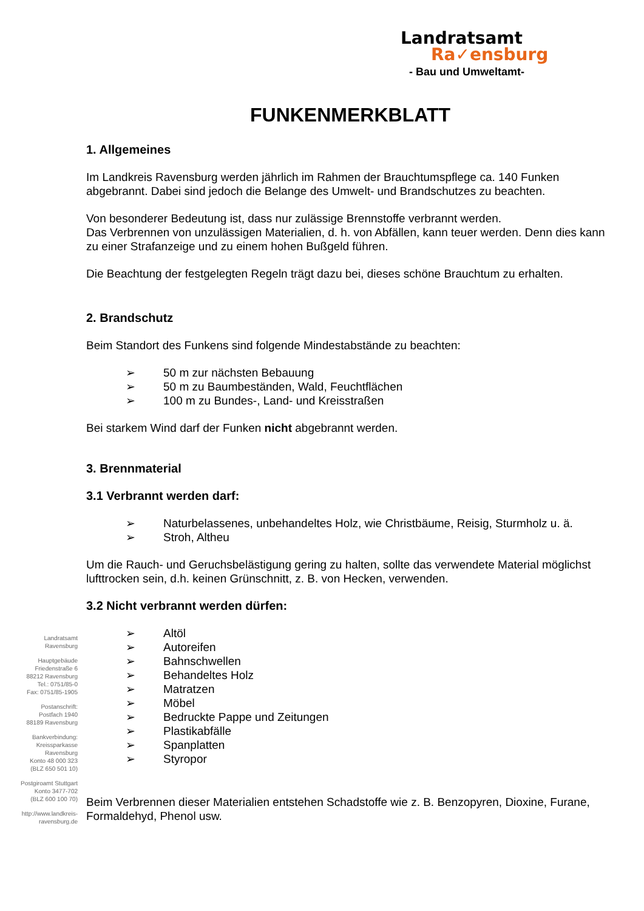Landratsamt
Ra✓ensburg
- Bau und Umweltamt-
FUNKENMERKBLATT
1. Allgemeines
Im Landkreis Ravensburg werden jährlich im Rahmen der Brauchtumspflege ca. 140 Funken abgebrannt. Dabei sind jedoch die Belange des Umwelt- und Brandschutzes zu beachten.
Von besonderer Bedeutung ist, dass nur zulässige Brennstoffe verbrannt werden.
Das Verbrennen von unzulässigen Materialien, d. h. von Abfällen, kann teuer werden. Denn dies kann zu einer Strafanzeige und zu einem hohen Bußgeld führen.
Die Beachtung der festgelegten Regeln trägt dazu bei, dieses schöne Brauchtum zu erhalten.
2. Brandschutz
Beim Standort des Funkens sind folgende Mindestabstände zu beachten:
➢ 50 m zur nächsten Bebauung
➢ 50 m zu Baumbeständen, Wald, Feuchtflächen
➢ 100 m zu Bundes-, Land- und Kreisstraßen
Bei starkem Wind darf der Funken nicht abgebrannt werden.
3. Brennmaterial
3.1 Verbrannt werden darf:
➢ Naturbelassenes, unbehandeltes Holz, wie Christbäume, Reisig, Sturmholz u. ä.
➢ Stroh, Altheu
Um die Rauch- und Geruchsbelästigung gering zu halten, sollte das verwendete Material möglichst lufttrocken sein, d.h. keinen Grünschnitt, z. B. von Hecken, verwenden.
3.2 Nicht verbrannt werden dürfen:
➢ Altöl
➢ Autoreifen
➢ Bahnschwellen
➢ Behandeltes Holz
➢ Matratzen
➢ Möbel
➢ Bedruckte Pappe und Zeitungen
➢ Plastikabfälle
➢ Spanplatten
➢ Styropor
Beim Verbrennen dieser Materialien entstehen Schadstoffe wie z. B. Benzopyren, Dioxine, Furane, Formaldehyd, Phenol usw.
Landratsamt
Ravensburg
Hauptgebäude
Friedenstraße 6
88212 Ravensburg
Tel.: 0751/85-0
Fax: 0751/85-1905
Postanschrift:
Postfach 1940
88189 Ravensburg
Bankverbindung:
Kreissparkasse
Ravensburg
Konto 48 000 323
(BLZ 650 501 10)
Postgiroamt Stuttgart
Konto 3477-702
(BLZ 600 100 70)
http://www.landkreis-
ravensburg.de